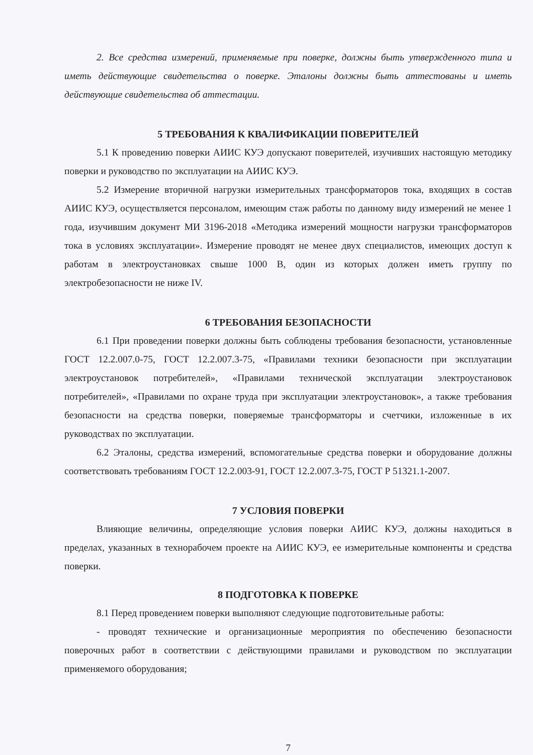2. Все средства измерений, применяемые при поверке, должны быть утвержденного типа и иметь действующие свидетельства о поверке. Эталоны должны быть аттестованы и иметь действующие свидетельства об аттестации.
5 ТРЕБОВАНИЯ К КВАЛИФИКАЦИИ ПОВЕРИТЕЛЕЙ
5.1 К проведению поверки АИИС КУЭ допускают поверителей, изучивших настоящую методику поверки и руководство по эксплуатации на АИИС КУЭ.
5.2 Измерение вторичной нагрузки измерительных трансформаторов тока, входящих в состав АИИС КУЭ, осуществляется персоналом, имеющим стаж работы по данному виду измерений не менее 1 года, изучившим документ МИ 3196-2018 «Методика измерений мощности нагрузки трансформаторов тока в условиях эксплуатации». Измерение проводят не менее двух специалистов, имеющих доступ к работам в электроустановках свыше 1000 В, один из которых должен иметь группу по электробезопасности не ниже IV.
6 ТРЕБОВАНИЯ БЕЗОПАСНОСТИ
6.1 При проведении поверки должны быть соблюдены требования безопасности, установленные ГОСТ 12.2.007.0-75, ГОСТ 12.2.007.3-75, «Правилами техники безопасности при эксплуатации электроустановок потребителей», «Правилами технической эксплуатации электроустановок потребителей», «Правилами по охране труда при эксплуатации электроустановок», а также требования безопасности на средства поверки, поверяемые трансформаторы и счетчики, изложенные в их руководствах по эксплуатации.
6.2 Эталоны, средства измерений, вспомогательные средства поверки и оборудование должны соответствовать требованиям ГОСТ 12.2.003-91, ГОСТ 12.2.007.3-75, ГОСТ Р 51321.1-2007.
7 УСЛОВИЯ ПОВЕРКИ
Влияющие величины, определяющие условия поверки АИИС КУЭ, должны находиться в пределах, указанных в технорабочем проекте на АИИС КУЭ, ее измерительные компоненты и средства поверки.
8 ПОДГОТОВКА К ПОВЕРКЕ
8.1 Перед проведением поверки выполняют следующие подготовительные работы:
- проводят технические и организационные мероприятия по обеспечению безопасности поверочных работ в соответствии с действующими правилами и руководством по эксплуатации применяемого оборудования;
7